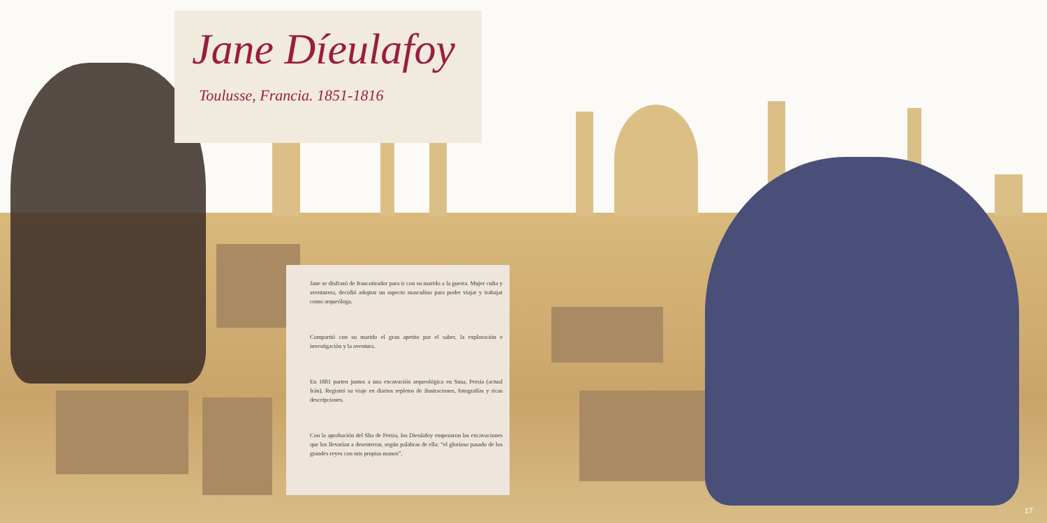Jane Díeulafoy
Toulusse, Francia. 1851-1816
Jane se disfrazó de francotirador para ir con su marido a la guerra. Mujer culta y aventurera, decidió adoptar un aspecto masculino para poder viajar y trabajar como arqueóloga.
Compartió con su marido el gran apetito por el saber, la exploración e investigación y la aventura.
En 1881 parten juntos a una excavación arqueológica en Susa, Persia (actual Irán). Registró su viaje en diarios repletos de ilustraciones, fotografías y ricas descripciones.
Con la aprobación del Sha de Persia, los Dieulafoy empezaron las excavaciones que los llevarían a desenterrar, según palabras de ella: “el glorioso pasado de los grandes reyes con mis propias manos”.
17